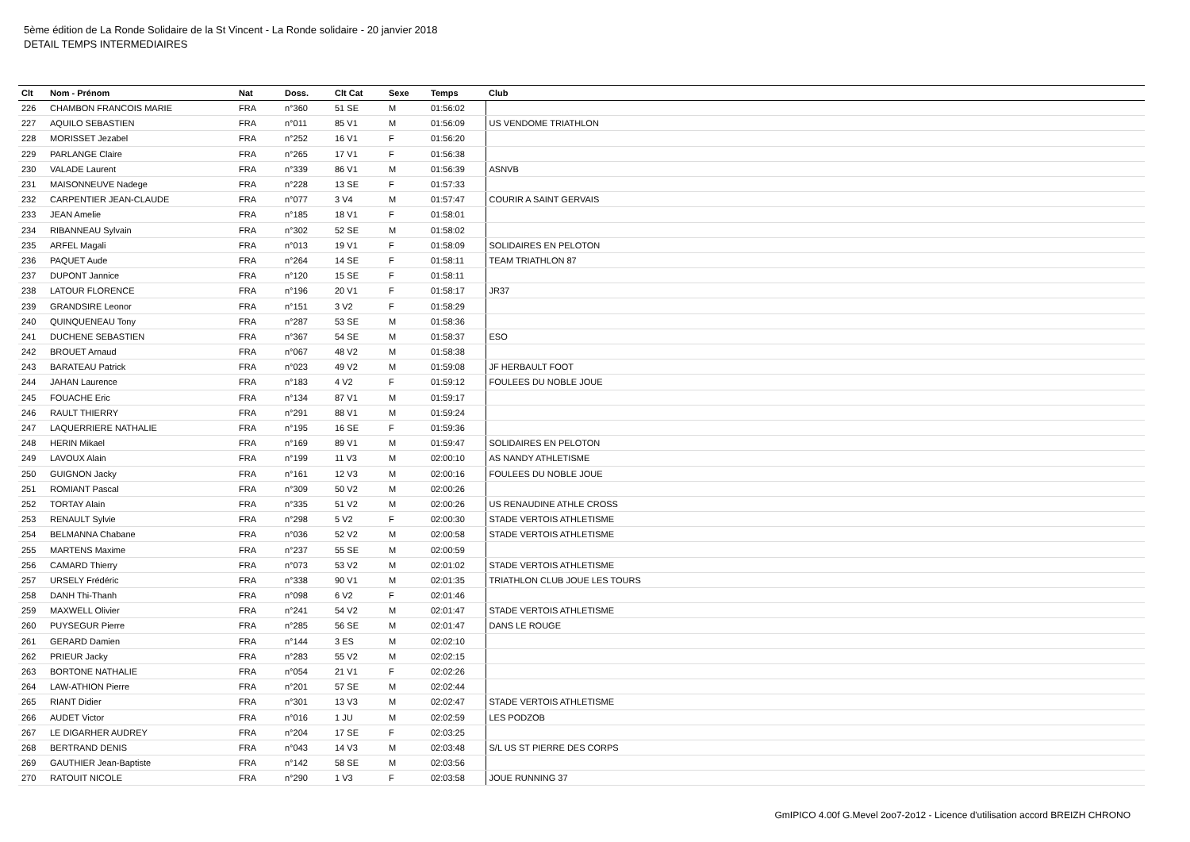5ème édition de La Ronde Solidaire de la St Vincent - La Ronde solidaire - 20 janvier 2018
DETAIL TEMPS INTERMEDIAIRES
| Clt | Nom - Prénom | Nat | Doss. | Clt Cat | Sexe | Temps | Club |
| --- | --- | --- | --- | --- | --- | --- | --- |
| 226 | CHAMBON FRANCOIS MARIE | FRA | n°360 | 51 SE | M | 01:56:02 | |
| 227 | AQUILO SEBASTIEN | FRA | n°011 | 85 V1 | M | 01:56:09 | US VENDOME TRIATHLON |
| 228 | MORISSET Jezabel | FRA | n°252 | 16 V1 | F | 01:56:20 | |
| 229 | PARLANGE Claire | FRA | n°265 | 17 V1 | F | 01:56:38 | |
| 230 | VALADE Laurent | FRA | n°339 | 86 V1 | M | 01:56:39 | ASNVB |
| 231 | MAISONNEUVE Nadege | FRA | n°228 | 13 SE | F | 01:57:33 | |
| 232 | CARPENTIER JEAN-CLAUDE | FRA | n°077 | 3 V4 | M | 01:57:47 | COURIR A SAINT GERVAIS |
| 233 | JEAN Amelie | FRA | n°185 | 18 V1 | F | 01:58:01 | |
| 234 | RIBANNEAU Sylvain | FRA | n°302 | 52 SE | M | 01:58:02 | |
| 235 | ARFEL Magali | FRA | n°013 | 19 V1 | F | 01:58:09 | SOLIDAIRES EN PELOTON |
| 236 | PAQUET Aude | FRA | n°264 | 14 SE | F | 01:58:11 | TEAM TRIATHLON 87 |
| 237 | DUPONT Jannice | FRA | n°120 | 15 SE | F | 01:58:11 | |
| 238 | LATOUR FLORENCE | FRA | n°196 | 20 V1 | F | 01:58:17 | JR37 |
| 239 | GRANDSIRE Leonor | FRA | n°151 | 3 V2 | F | 01:58:29 | |
| 240 | QUINQUENEAU Tony | FRA | n°287 | 53 SE | M | 01:58:36 | |
| 241 | DUCHENE SEBASTIEN | FRA | n°367 | 54 SE | M | 01:58:37 | ESO |
| 242 | BROUET Arnaud | FRA | n°067 | 48 V2 | M | 01:58:38 | |
| 243 | BARATEAU Patrick | FRA | n°023 | 49 V2 | M | 01:59:08 | JF HERBAULT FOOT |
| 244 | JAHAN Laurence | FRA | n°183 | 4 V2 | F | 01:59:12 | FOULEES DU NOBLE JOUE |
| 245 | FOUACHE Eric | FRA | n°134 | 87 V1 | M | 01:59:17 | |
| 246 | RAULT THIERRY | FRA | n°291 | 88 V1 | M | 01:59:24 | |
| 247 | LAQUERRIERE NATHALIE | FRA | n°195 | 16 SE | F | 01:59:36 | |
| 248 | HERIN Mikael | FRA | n°169 | 89 V1 | M | 01:59:47 | SOLIDAIRES EN PELOTON |
| 249 | LAVOUX Alain | FRA | n°199 | 11 V3 | M | 02:00:10 | AS NANDY ATHLETISME |
| 250 | GUIGNON Jacky | FRA | n°161 | 12 V3 | M | 02:00:16 | FOULEES DU NOBLE JOUE |
| 251 | ROMIANT Pascal | FRA | n°309 | 50 V2 | M | 02:00:26 | |
| 252 | TORTAY Alain | FRA | n°335 | 51 V2 | M | 02:00:26 | US RENAUDINE ATHLE CROSS |
| 253 | RENAULT Sylvie | FRA | n°298 | 5 V2 | F | 02:00:30 | STADE VERTOIS ATHLETISME |
| 254 | BELMANNA Chabane | FRA | n°036 | 52 V2 | M | 02:00:58 | STADE VERTOIS ATHLETISME |
| 255 | MARTENS Maxime | FRA | n°237 | 55 SE | M | 02:00:59 | |
| 256 | CAMARD Thierry | FRA | n°073 | 53 V2 | M | 02:01:02 | STADE VERTOIS ATHLETISME |
| 257 | URSELY Frédéric | FRA | n°338 | 90 V1 | M | 02:01:35 | TRIATHLON CLUB JOUE LES TOURS |
| 258 | DANH Thi-Thanh | FRA | n°098 | 6 V2 | F | 02:01:46 | |
| 259 | MAXWELL Olivier | FRA | n°241 | 54 V2 | M | 02:01:47 | STADE VERTOIS ATHLETISME |
| 260 | PUYSEGUR Pierre | FRA | n°285 | 56 SE | M | 02:01:47 | DANS LE ROUGE |
| 261 | GERARD Damien | FRA | n°144 | 3 ES | M | 02:02:10 | |
| 262 | PRIEUR Jacky | FRA | n°283 | 55 V2 | M | 02:02:15 | |
| 263 | BORTONE NATHALIE | FRA | n°054 | 21 V1 | F | 02:02:26 | |
| 264 | LAW-ATHION Pierre | FRA | n°201 | 57 SE | M | 02:02:44 | |
| 265 | RIANT Didier | FRA | n°301 | 13 V3 | M | 02:02:47 | STADE VERTOIS ATHLETISME |
| 266 | AUDET Victor | FRA | n°016 | 1 JU | M | 02:02:59 | LES PODZOB |
| 267 | LE DIGARHER AUDREY | FRA | n°204 | 17 SE | F | 02:03:25 | |
| 268 | BERTRAND DENIS | FRA | n°043 | 14 V3 | M | 02:03:48 | S/L US ST PIERRE DES CORPS |
| 269 | GAUTHIER Jean-Baptiste | FRA | n°142 | 58 SE | M | 02:03:56 | |
| 270 | RATOUIT NICOLE | FRA | n°290 | 1 V3 | F | 02:03:58 | JOUE RUNNING 37 |
GmIPICO 4.00f G.Mevel 2oo7-2o12 - Licence d'utilisation accord BREIZH CHRONO